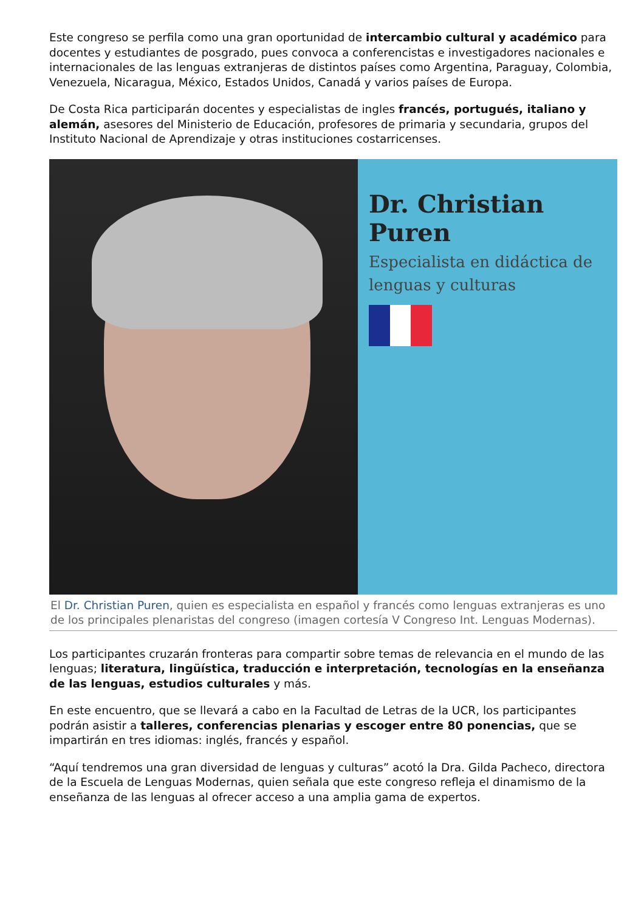Este congreso se perfila como una gran oportunidad de intercambio cultural y académico para docentes y estudiantes de posgrado, pues convoca a conferencistas e investigadores nacionales e internacionales de las lenguas extranjeras de distintos países como Argentina, Paraguay, Colombia, Venezuela, Nicaragua, México, Estados Unidos, Canadá y varios países de Europa.
De Costa Rica participarán docentes y especialistas de ingles francés, portugués, italiano y alemán, asesores del Ministerio de Educación, profesores de primaria y secundaria, grupos del Instituto Nacional de Aprendizaje y otras instituciones costarricenses.
Dr. Christian Puren
Especialista en didáctica de lenguas y culturas
El Dr. Christian Puren, quien es especialista en español y francés como lenguas extranjeras es uno de los principales plenaristas del congreso (imagen cortesía V Congreso Int. Lenguas Modernas).
Los participantes cruzarán fronteras para compartir sobre temas de relevancia en el mundo de las lenguas; literatura, lingüística, traducción e interpretación, tecnologías en la enseñanza de las lenguas, estudios culturales y más.
En este encuentro, que se llevará a cabo en la Facultad de Letras de la UCR, los participantes podrán asistir a talleres, conferencias plenarias y escoger entre 80 ponencias, que se impartirán en tres idiomas: inglés, francés y español.
“Aquí tendremos una gran diversidad de lenguas y culturas” acotó la Dra. Gilda Pacheco, directora de la Escuela de Lenguas Modernas, quien señala que este congreso refleja el dinamismo de la enseñanza de las lenguas al ofrecer acceso a una amplia gama de expertos.